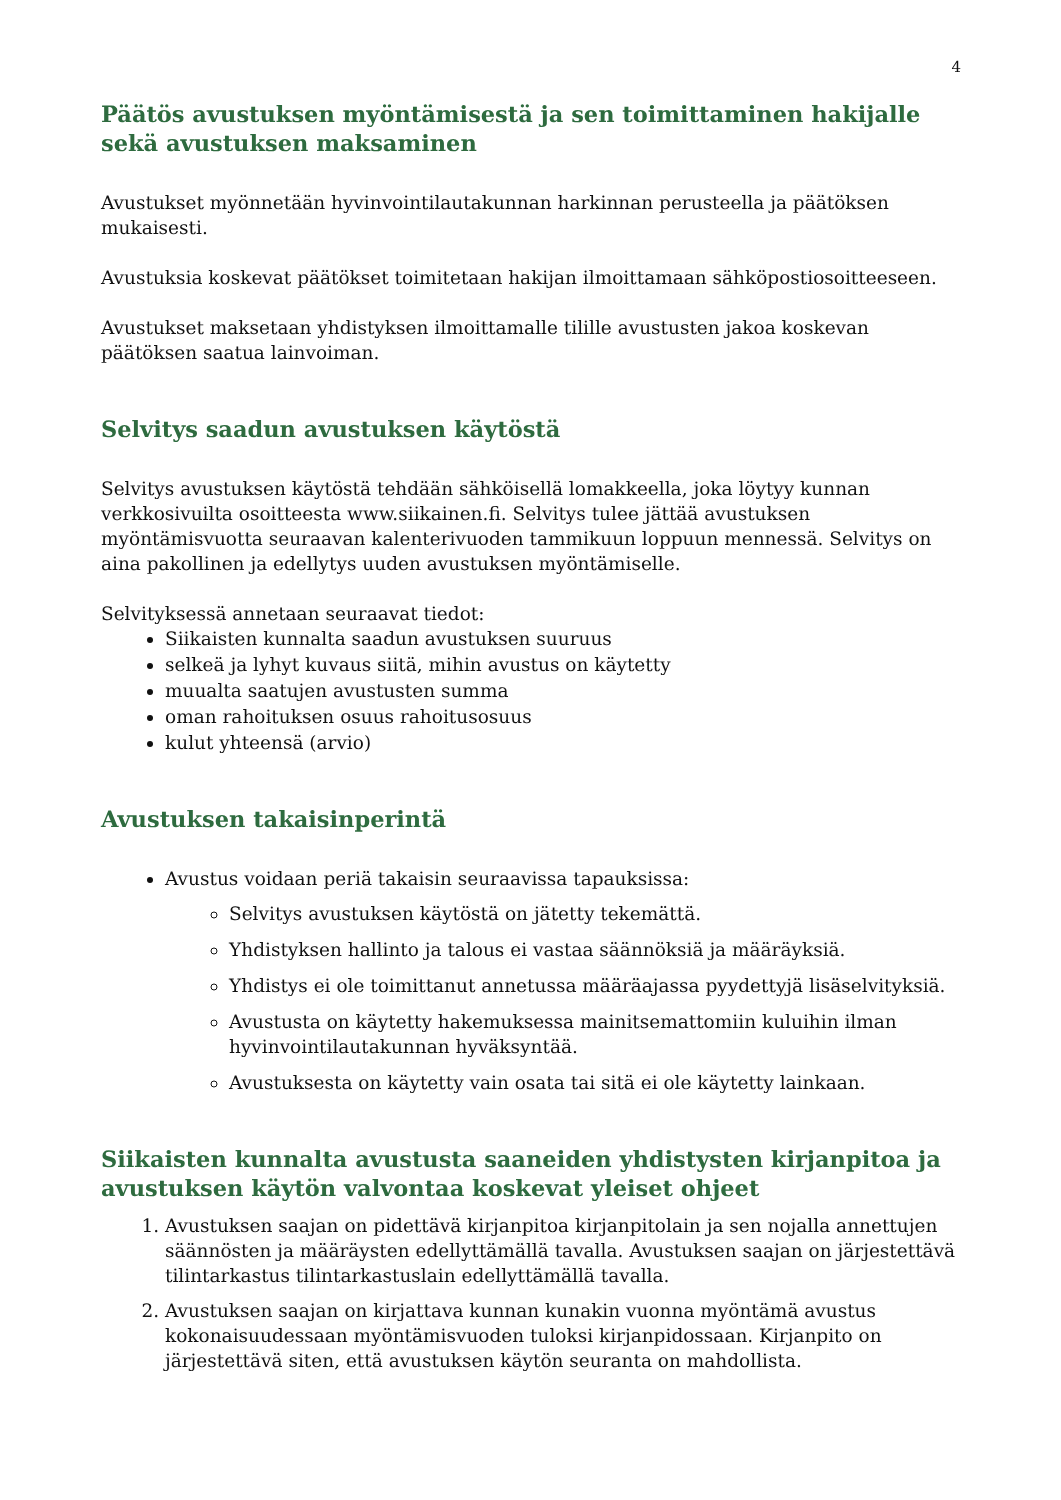4
Päätös avustuksen myöntämisestä ja sen toimittaminen hakijalle sekä avustuksen maksaminen
Avustukset myönnetään hyvinvointilautakunnan harkinnan perusteella ja päätöksen mukaisesti.
Avustuksia koskevat päätökset toimitetaan hakijan ilmoittamaan sähköpostiosoitteeseen.
Avustukset maksetaan yhdistyksen ilmoittamalle tilille avustusten jakoa koskevan päätöksen saatua lainvoiman.
Selvitys saadun avustuksen käytöstä
Selvitys avustuksen käytöstä tehdään sähköisellä lomakkeella, joka löytyy kunnan verkkosivuilta osoitteesta www.siikainen.fi. Selvitys tulee jättää avustuksen myöntämisvuotta seuraavan kalenterivuoden tammikuun loppuun mennessä. Selvitys on aina pakollinen ja edellytys uuden avustuksen myöntämiselle.
Selvityksessä annetaan seuraavat tiedot:
Siikaisten kunnalta saadun avustuksen suuruus
selkeä ja lyhyt kuvaus siitä, mihin avustus on käytetty
muualta saatujen avustusten summa
oman rahoituksen osuus rahoitusosuus
kulut yhteensä (arvio)
Avustuksen takaisinperintä
Avustus voidaan periä takaisin seuraavissa tapauksissa:
Selvitys avustuksen käytöstä on jätetty tekemättä.
Yhdistyksen hallinto ja talous ei vastaa säännöksiä ja määräyksiä.
Yhdistys ei ole toimittanut annetussa määräajassa pyydettyjä lisäselvityksiä.
Avustusta on käytetty hakemuksessa mainitsemattomiin kuluihin ilman hyvinvointilautakunnan hyväksyntää.
Avustuksesta on käytetty vain osata tai sitä ei ole käytetty lainkaan.
Siikaisten kunnalta avustusta saaneiden yhdistysten kirjanpitoa ja avustuksen käytön valvontaa koskevat yleiset ohjeet
1. Avustuksen saajan on pidettävä kirjanpitoa kirjanpitolain ja sen nojalla annettujen säännösten ja määräysten edellyttämällä tavalla. Avustuksen saajan on järjestettävä tilintarkastus tilintarkastuslain edellyttämällä tavalla.
2. Avustuksen saajan on kirjattava kunnan kunakin vuonna myöntämä avustus kokonaisuudessaan myöntämisvuoden tuloksi kirjanpidossaan. Kirjanpito on järjestettävä siten, että avustuksen käytön seuranta on mahdollista.